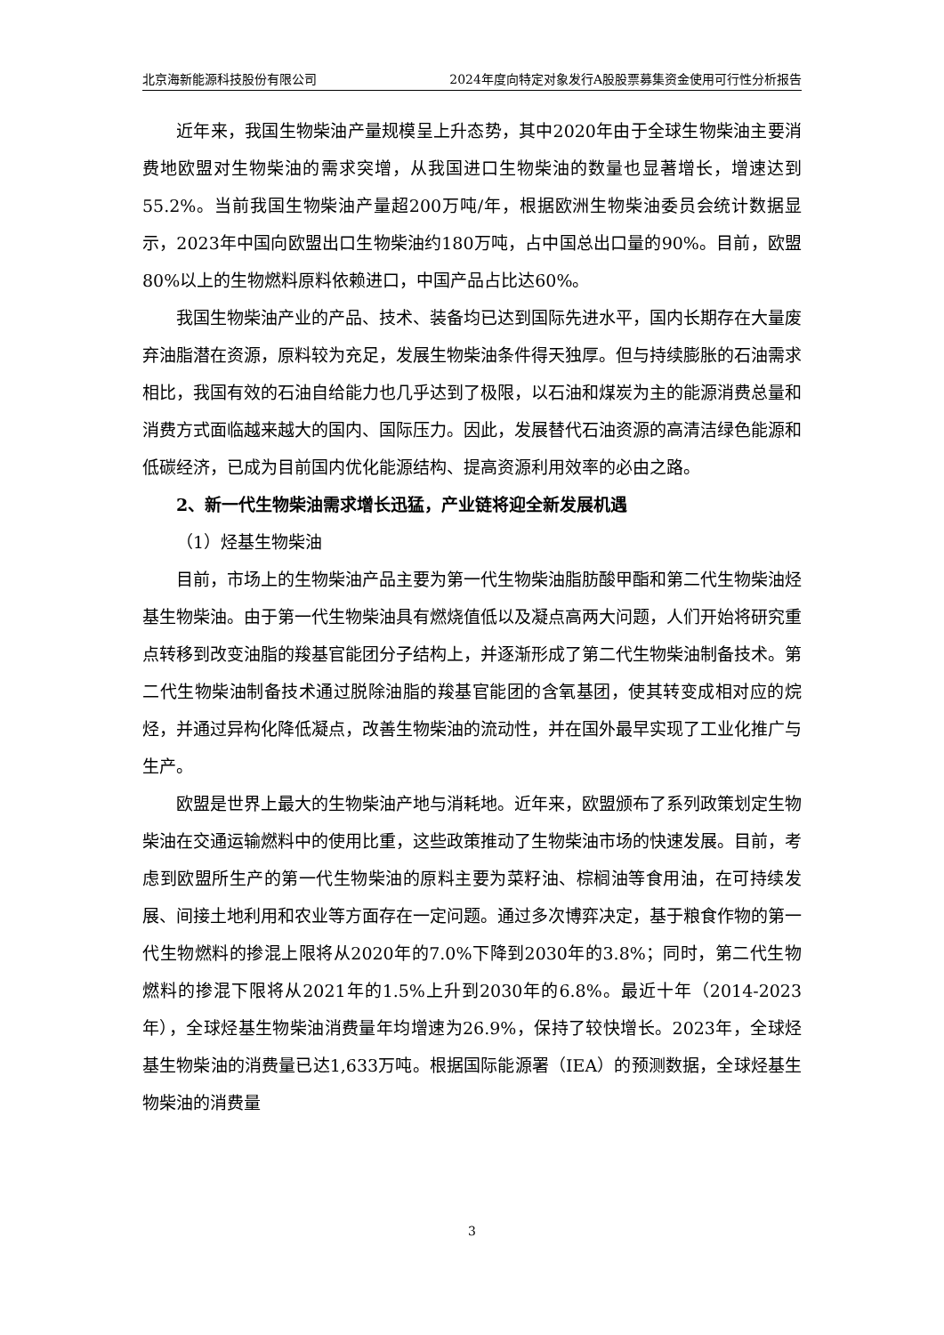北京海新能源科技股份有限公司 2024年度向特定对象发行A股股票募集资金使用可行性分析报告
近年来，我国生物柴油产量规模呈上升态势，其中2020年由于全球生物柴油主要消费地欧盟对生物柴油的需求突增，从我国进口生物柴油的数量也显著增长，增速达到55.2%。当前我国生物柴油产量超200万吨/年，根据欧洲生物柴油委员会统计数据显示，2023年中国向欧盟出口生物柴油约180万吨，占中国总出口量的90%。目前，欧盟80%以上的生物燃料原料依赖进口，中国产品占比达60%。
我国生物柴油产业的产品、技术、装备均已达到国际先进水平，国内长期存在大量废弃油脂潜在资源，原料较为充足，发展生物柴油条件得天独厚。但与持续膨胀的石油需求相比，我国有效的石油自给能力也几乎达到了极限，以石油和煤炭为主的能源消费总量和消费方式面临越来越大的国内、国际压力。因此，发展替代石油资源的高清洁绿色能源和低碳经济，已成为目前国内优化能源结构、提高资源利用效率的必由之路。
2、新一代生物柴油需求增长迅猛，产业链将迎全新发展机遇
（1）烃基生物柴油
目前，市场上的生物柴油产品主要为第一代生物柴油脂肪酸甲酯和第二代生物柴油烃基生物柴油。由于第一代生物柴油具有燃烧值低以及凝点高两大问题，人们开始将研究重点转移到改变油脂的羧基官能团分子结构上，并逐渐形成了第二代生物柴油制备技术。第二代生物柴油制备技术通过脱除油脂的羧基官能团的含氧基团，使其转变成相对应的烷烃，并通过异构化降低凝点，改善生物柴油的流动性，并在国外最早实现了工业化推广与生产。
欧盟是世界上最大的生物柴油产地与消耗地。近年来，欧盟颁布了系列政策划定生物柴油在交通运输燃料中的使用比重，这些政策推动了生物柴油市场的快速发展。目前，考虑到欧盟所生产的第一代生物柴油的原料主要为菜籽油、棕榈油等食用油，在可持续发展、间接土地利用和农业等方面存在一定问题。通过多次博弈决定，基于粮食作物的第一代生物燃料的掺混上限将从2020年的7.0%下降到2030年的3.8%；同时，第二代生物燃料的掺混下限将从2021年的1.5%上升到2030年的6.8%。最近十年（2014-2023年），全球烃基生物柴油消费量年均增速为26.9%，保持了较快增长。2023年，全球烃基生物柴油的消费量已达1,633万吨。根据国际能源署（IEA）的预测数据，全球烃基生物柴油的消费量
3